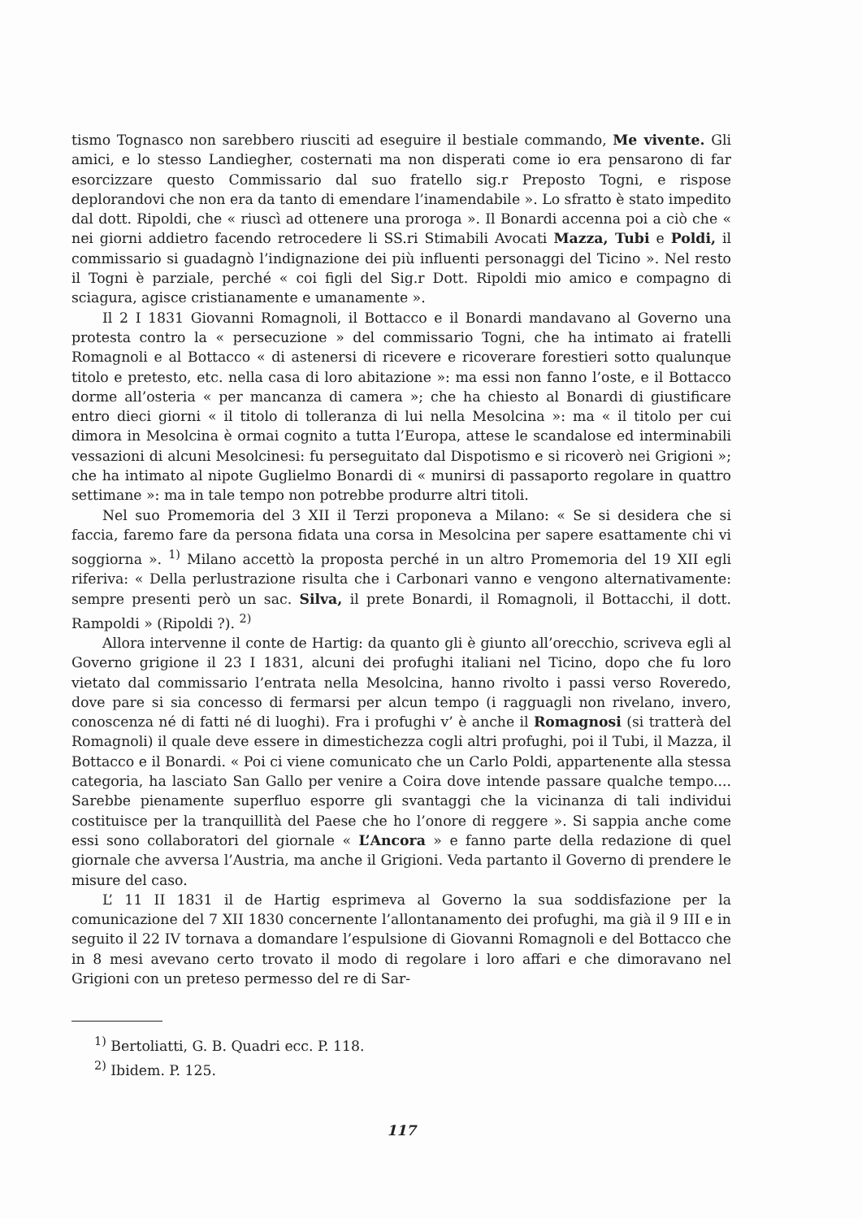tismo Tognasco non sarebbero riusciti ad eseguire il bestiale commando, Me vivente. Gli amici, e lo stesso Landiegher, costernati ma non disperati come io era pensarono di far esorcizzare questo Commissario dal suo fratello sig.r Preposto Togni, e rispose deplorandovi che non era da tanto di emendare l’inamendabile ». Lo sfratto è stato impedito dal dott. Ripoldi, che « riuscì ad ottenere una proroga ». Il Bonardi accenna poi a ciò che « nei giorni addietro facendo retrocedere li SS.ri Stimabili Avocati Mazza, Tubi e Poldi, il commissario si guadagnò l’indignazione dei più influenti personaggi del Ticino ». Nel resto il Togni è parziale, perché « coi figli del Sig.r Dott. Ripoldi mio amico e compagno di sciagura, agisce cristianamente e umanamente ».
Il 2 I 1831 Giovanni Romagnoli, il Bottacco e il Bonardi mandavano al Governo una protesta contro la « persecuzione » del commissario Togni, che ha intimato ai fratelli Romagnoli e al Bottacco « di astenersi di ricevere e ricoverare forestieri sotto qualunque titolo e pretesto, etc. nella casa di loro abitazione »: ma essi non fanno l’oste, e il Bottacco dorme all’osteria « per mancanza di camera »; che ha chiesto al Bonardi di giustificare entro dieci giorni « il titolo di tolleranza di lui nella Mesolcina »: ma « il titolo per cui dimora in Mesolcina è ormai cognito a tutta l’Europa, attese le scandalose ed interminabili vessazioni di alcuni Mesolcinesi: fu perseguitato dal Dispotismo e si ricoverò nei Grigioni »; che ha intimato al nipote Guglielmo Bonardi di « munirsi di passaporto regolare in quattro settimane »: ma in tale tempo non potrebbe produrre altri titoli.
Nel suo Promemoria del 3 XII il Terzi proponeva a Milano: « Se si desidera che si faccia, faremo fare da persona fidata una corsa in Mesolcina per sapere esattamente chi vi soggiorna ». <sup>1)</sup> Milano accettò la proposta perché in un altro Promemoria del 19 XII egli riferiva: « Della perlustrazione risulta che i Carbonari vanno e vengono alternativamente: sempre presenti però un sac. Silva, il prete Bonardi, il Romagnoli, il Bottacchi, il dott. Rampoldi » (Ripoldi ?). <sup>2)</sup>
Allora intervenne il conte de Hartig: da quanto gli è giunto all’orecchio, scriveva egli al Governo grigione il 23 I 1831, alcuni dei profughi italiani nel Ticino, dopo che fu loro vietato dal commissario l’entrata nella Mesolcina, hanno rivolto i passi verso Roveredo, dove pare si sia concesso di fermarsi per alcun tempo (i ragguagli non rivelano, invero, conoscenza né di fatti né di luoghi). Fra i profughi v’ è anche il Romagnosi (si tratterà del Romagnoli) il quale deve essere in dimestichezza cogli altri profughi, poi il Tubi, il Mazza, il Bottacco e il Bonardi. « Poi ci viene comunicato che un Carlo Poldi, appartenente alla stessa categoria, ha lasciato San Gallo per venire a Coira dove intende passare qualche tempo.... Sarebbe pienamente superfluo esporre gli svantaggi che la vicinanza di tali individui costituisce per la tranquillità del Paese che ho l’onore di reggere ». Si sappia anche come essi sono collaboratori del giornale « L’Ancora » e fanno parte della redazione di quel giornale che avversa l’Austria, ma anche il Grigioni. Veda partanto il Governo di prendere le misure del caso.
L’ 11 II 1831 il de Hartig esprimeva al Governo la sua soddisfazione per la comunicazione del 7 XII 1830 concernente l’allontanamento dei profughi, ma già il 9 III e in seguito il 22 IV tornava a domandare l’espulsione di Giovanni Romagnoli e del Bottacco che in 8 mesi avevano certo trovato il modo di regolare i loro affari e che dimoravano nel Grigioni con un preteso permesso del re di Sar-
<sup>1)</sup> Bertoliatti, G. B. Quadri ecc. P. 118.
<sup>2)</sup> Ibidem. P. 125.
117